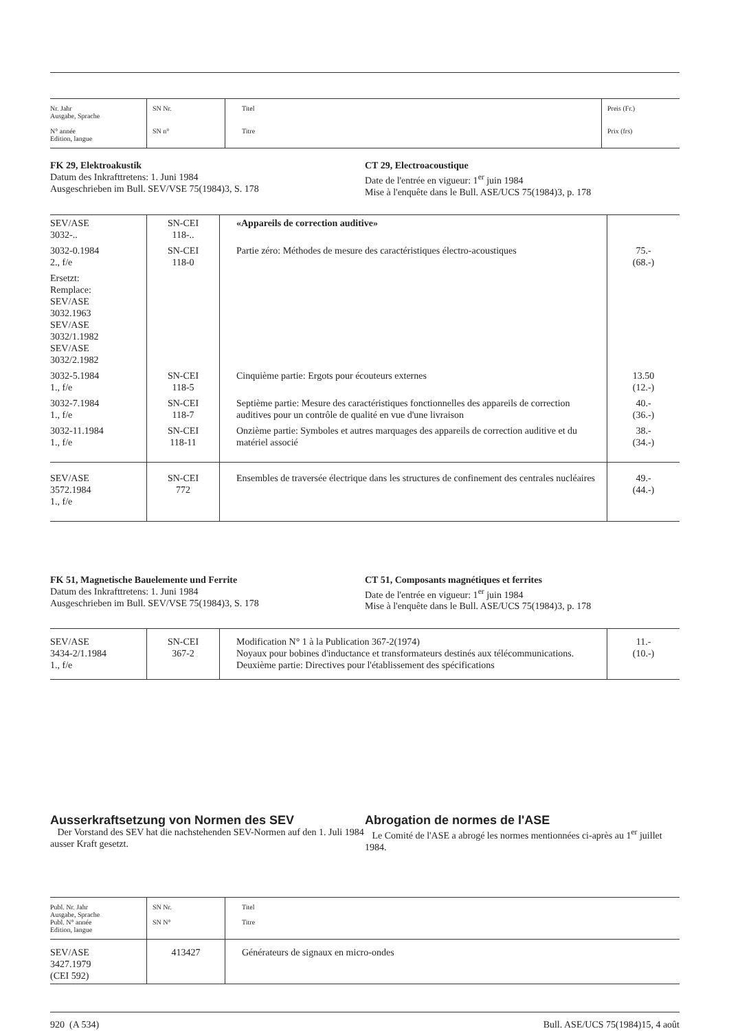| Nr. Jahr Ausgabe, Sprache N° année Edition, langue | SN Nr. SN n° | Titel Titre | Preis (Fr.) Prix (frs) |
FK 29, Elektroakustik
Datum des Inkrafttretens: 1. Juni 1984
Ausgeschrieben im Bull. SEV/VSE 75(1984)3, S. 178
CT 29, Electroacoustique
Date de l'entrée en vigueur: 1<sup>er</sup> juin 1984
Mise à l'enquête dans le Bull. ASE/UCS 75(1984)3, p. 178
| SEV/ASE 3032-.. | SN-CEI 118-.. | «Appareils de correction auditive» | |
| 3032-0.1984 2., f/e | SN-CEI 118-0 | Partie zéro: Méthodes de mesure des caractéristiques électro-acoustiques | 75.- (68.-) |
| Ersetzt: Remplace: SEV/ASE 3032.1963 SEV/ASE 3032/1.1982 SEV/ASE 3032/2.1982 | | | |
| 3032-5.1984 1., f/e | SN-CEI 118-5 | Cinquième partie: Ergots pour écouteurs externes | 13.50 (12.-) |
| 3032-7.1984 1., f/e | SN-CEI 118-7 | Septième partie: Mesure des caractéristiques fonctionnelles des appareils de correction auditives pour un contrôle de qualité en vue d'une livraison | 40.- (36.-) |
| 3032-11.1984 1., f/e | SN-CEI 118-11 | Onzième partie: Symboles et autres marquages des appareils de correction auditive et du matériel associé | 38.- (34.-) |
| SEV/ASE 3572.1984 1., f/e | SN-CEI 772 | Ensembles de traversée électrique dans les structures de confinement des centrales nucléaires | 49.- (44.-) |
FK 51, Magnetische Bauelemente und Ferrite
Datum des Inkrafttretens: 1. Juni 1984
Ausgeschrieben im Bull. SEV/VSE 75(1984)3, S. 178
CT 51, Composants magnétiques et ferrites
Date de l'entrée en vigueur: 1<sup>er</sup> juin 1984
Mise à l'enquête dans le Bull. ASE/UCS 75(1984)3, p. 178
| SEV/ASE 3434-2/1.1984 1., f/e | SN-CEI 367-2 | Modification N° 1 à la Publication 367-2(1974) Noyaux pour bobines d'inductance et transformateurs destinés aux télécommunications. Deuxième partie: Directives pour l'établissement des spécifications | 11.- (10.-) |
Ausserkraftsetzung von Normen des SEV
Der Vorstand des SEV hat die nachstehenden SEV-Normen auf den 1. Juli 1984 ausser Kraft gesetzt.
Abrogation de normes de l'ASE
Le Comité de l'ASE a abrogé les normes mentionnées ci-après au 1<sup>er</sup> juillet 1984.
| Publ. Nr. Jahr Ausgabe, Sprache Publ. N° année Edition, langue | SN Nr. SN N° | Titel Titre |
| SEV/ASE 3427.1979 (CEI 592) | 413427 | Générateurs de signaux en micro-ondes |
920 (A 534) Bull. ASE/UCS 75(1984)15, 4 août